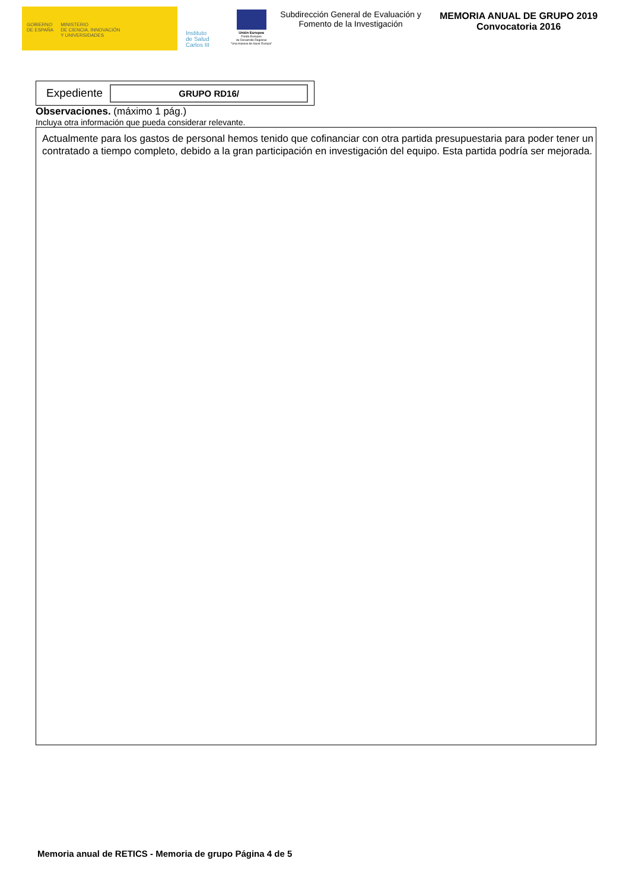GOBIERNO
DE ESPAÑA
MINISTERIO
DE CIENCIA, INNOVACIÓN
Y UNIVERSIDADES
Instituto
de Salud
Carlos III
Unión Europea
Fondo Europeo
de Desarrollo Regional
"Una manera de hacer Europa"
Subdirección General de Evaluación y Fomento de la Investigación
MEMORIA ANUAL DE GRUPO 2019
Convocatoria 2016
Expediente
GRUPO RD16/
Observaciones. (máximo 1 pág.)
Incluya otra información que pueda considerar relevante.
Actualmente para los gastos de personal hemos tenido que cofinanciar con otra partida presupuestaria para poder tener un contratado a tiempo completo, debido a la gran participación en investigación del equipo. Esta partida podría ser mejorada.
Memoria anual de RETICS - Memoria de grupo Página 4 de 5